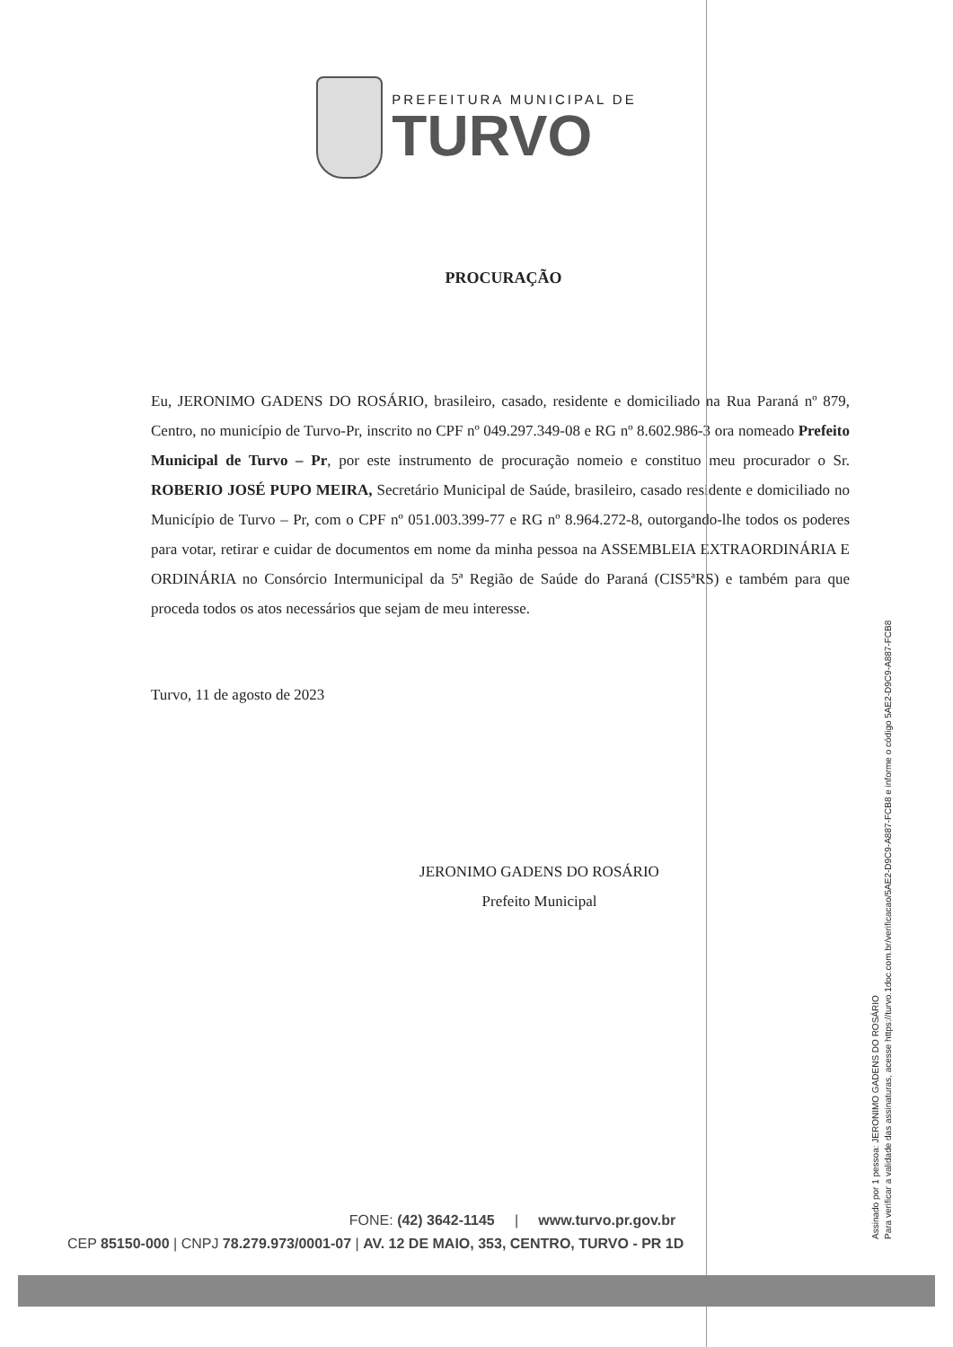PREFEITURA MUNICIPAL DE
TURVO
PROCURAÇÃO
Eu, JERONIMO GADENS DO ROSÁRIO, brasileiro, casado, residente e domiciliado na Rua Paraná nº 879, Centro, no município de Turvo-Pr, inscrito no CPF nº 049.297.349-08 e RG nº 8.602.986-3 ora nomeado Prefeito Municipal de Turvo – Pr, por este instrumento de procuração nomeio e constituo meu procurador o Sr. ROBERIO JOSÉ PUPO MEIRA, Secretário Municipal de Saúde, brasileiro, casado residente e domiciliado no Município de Turvo – Pr, com o CPF nº 051.003.399-77 e RG nº 8.964.272-8, outorgando-lhe todos os poderes para votar, retirar e cuidar de documentos em nome da minha pessoa na ASSEMBLEIA EXTRAORDINÁRIA E ORDINÁRIA no Consórcio Intermunicipal da 5ª Região de Saúde do Paraná (CIS5ªRS) e também para que proceda todos os atos necessários que sejam de meu interesse.
Turvo, 11 de agosto de 2023
JERONIMO GADENS DO ROSÁRIO
Prefeito Municipal
Assinado por 1 pessoa: JERONIMO GADENS DO ROSÁRIO
Para verificar a validade das assinaturas, acesse https://turvo.1doc.com.br/verificacao/5AE2-D9C9-A887-FCB8 e informe o código 5AE2-D9C9-A887-FCB8
FONE: (42) 3642-1145 | www.turvo.pr.gov.br
CEP 85150-000 | CNPJ 78.279.973/0001-07 | AV. 12 DE MAIO, 353, CENTRO, TURVO - PR 1D